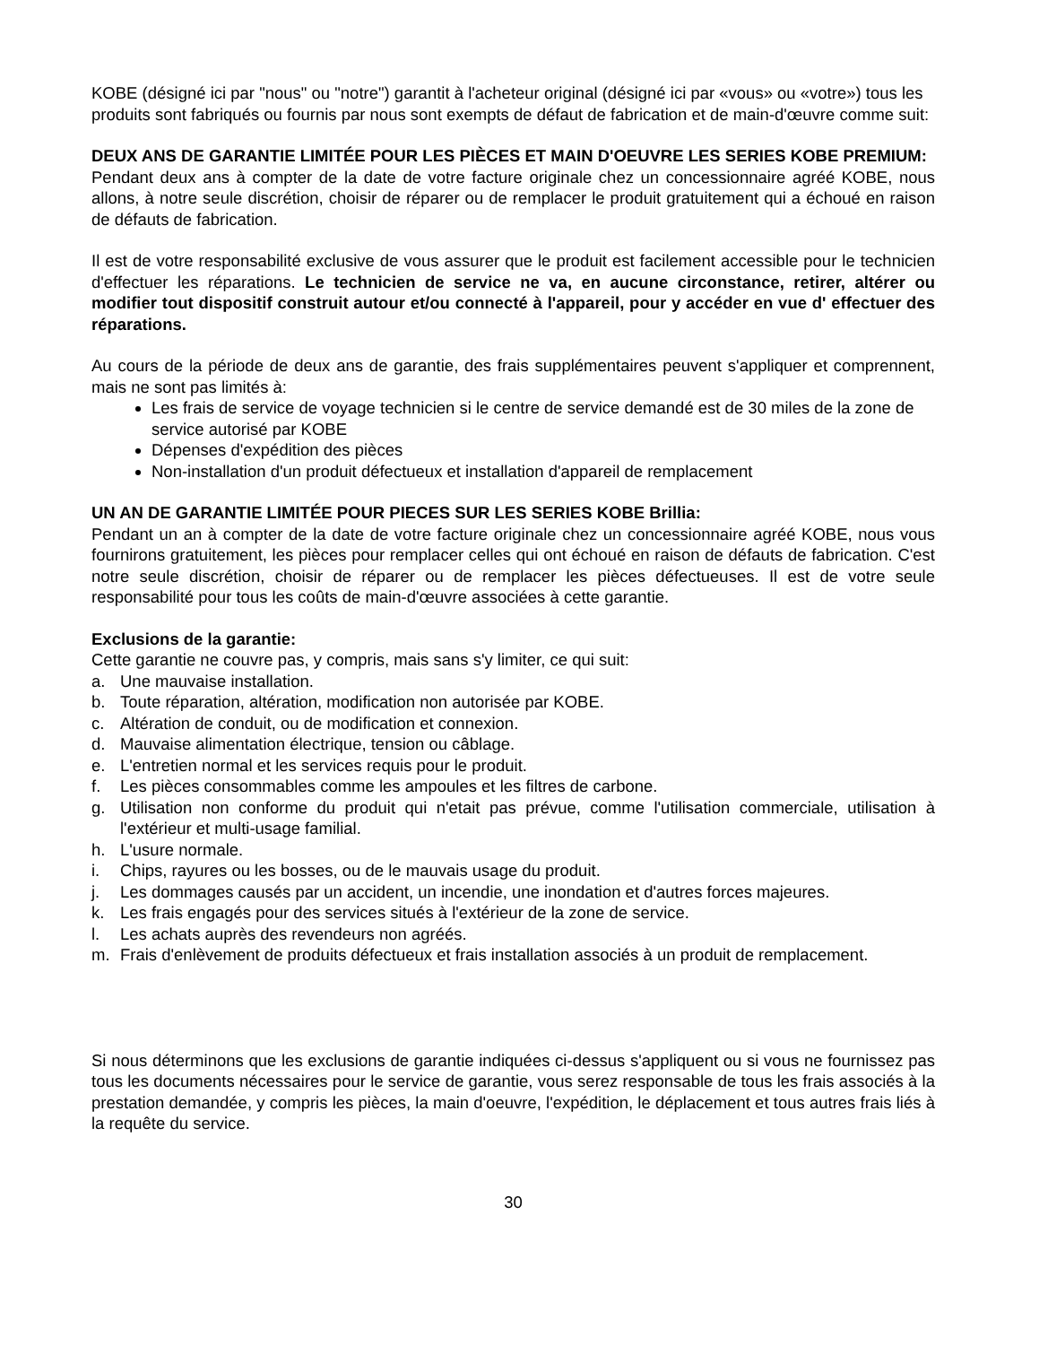KOBE (désigné ici par "nous" ou "notre") garantit à l'acheteur original (désigné ici par «vous» ou «votre») tous les produits sont fabriqués ou fournis par nous sont exempts de défaut de fabrication et de main-d'œuvre comme suit:
DEUX ANS DE GARANTIE LIMITÉE POUR LES PIÈCES ET MAIN D'OEUVRE LES SERIES KOBE PREMIUM:
Pendant deux ans à compter de la date de votre facture originale chez un concessionnaire agréé KOBE, nous allons, à notre seule discrétion, choisir de réparer ou de remplacer le produit gratuitement qui a échoué en raison de défauts de fabrication.
Il est de votre responsabilité exclusive de vous assurer que le produit est facilement accessible pour le technicien d'effectuer les réparations. Le technicien de service ne va, en aucune circonstance, retirer, altérer ou modifier tout dispositif construit autour et/ou connecté à l'appareil, pour y accéder en vue d' effectuer des réparations.
Au cours de la période de deux ans de garantie, des frais supplémentaires peuvent s'appliquer et comprennent, mais ne sont pas limités à:
Les frais de service de voyage technicien si le centre de service demandé est de 30 miles de la zone de service autorisé par KOBE
Dépenses d'expédition des pièces
Non-installation d'un produit défectueux et installation d'appareil de remplacement
UN AN DE GARANTIE LIMITÉE POUR PIECES SUR LES SERIES KOBE Brillia:
Pendant un an à compter de la date de votre facture originale chez un concessionnaire agréé KOBE, nous vous fournirons gratuitement, les pièces pour remplacer celles qui ont échoué en raison de défauts de fabrication. C'est notre seule discrétion, choisir de réparer ou de remplacer les pièces défectueuses. Il est de votre seule responsabilité pour tous les coûts de main-d'œuvre associées à cette garantie.
Exclusions de la garantie:
Cette garantie ne couvre pas, y compris, mais sans s'y limiter, ce qui suit:
a. Une mauvaise installation.
b. Toute réparation, altération, modification non autorisée par KOBE.
c. Altération de conduit, ou de modification et connexion.
d. Mauvaise alimentation électrique, tension ou câblage.
e. L'entretien normal et les services requis pour le produit.
f. Les pièces consommables comme les ampoules et les filtres de carbone.
g. Utilisation non conforme du produit qui n'etait pas prévue, comme l'utilisation commerciale, utilisation à l'extérieur et multi-usage familial.
h. L'usure normale.
i. Chips, rayures ou les bosses, ou de le mauvais usage du produit.
j. Les dommages causés par un accident, un incendie, une inondation et d'autres forces majeures.
k. Les frais engagés pour des services situés à l'extérieur de la zone de service.
l. Les achats auprès des revendeurs non agréés.
m. Frais d'enlèvement de produits défectueux et frais installation associés à un produit de remplacement.
Si nous déterminons que les exclusions de garantie indiquées ci-dessus s'appliquent ou si vous ne fournissez pas tous les documents nécessaires pour le service de garantie, vous serez responsable de tous les frais associés à la prestation demandée, y compris les pièces, la main d'oeuvre, l'expédition, le déplacement et tous autres frais liés à la requête du service.
30